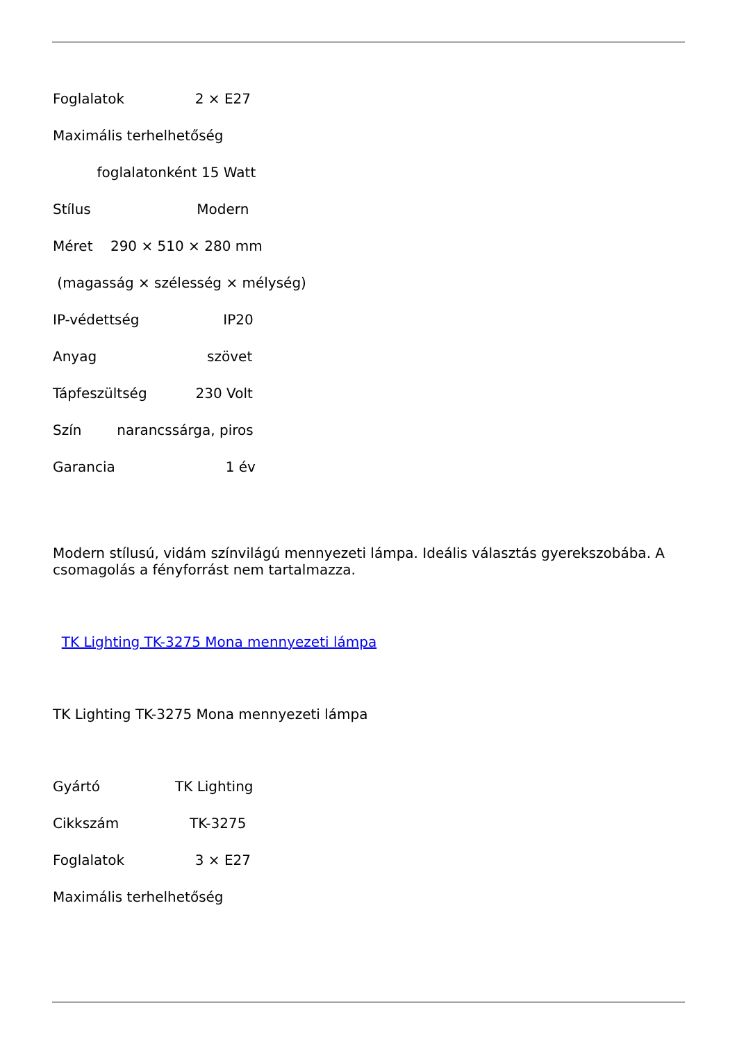Foglalatok 2 × E27
Maximális terhelhetőség
foglalatonként 15 Watt
Stílus Modern
Méret 290 × 510 × 280 mm
(magasság × szélesség × mélység)
IP-védettség IP20
Anyag szövet
Tápfeszültség 230 Volt
Szín narancssárga, piros
Garancia 1 év
Modern stílusú, vidám színvilágú mennyezeti lámpa. Ideális választás gyerekszobába. A csomagolás a fényforrást nem tartalmazza.
TK Lighting TK-3275 Mona mennyezeti lámpa
TK Lighting TK-3275 Mona mennyezeti lámpa
Gyártó TK Lighting
Cikkszám TK-3275
Foglalatok 3 × E27
Maximális terhelhetőség